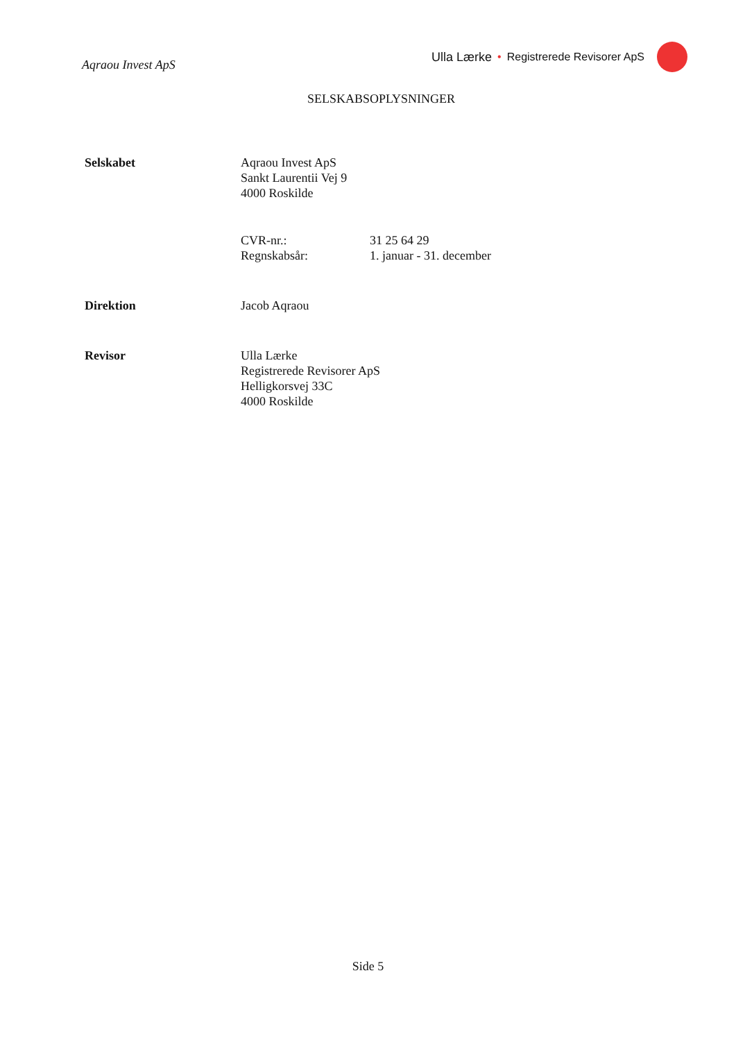Aqraou Invest ApS
Ulla Lærke • Registrerede Revisorer ApS
SELSKABSOPLYSNINGER
Selskabet Aqraou Invest ApS
Sankt Laurentii Vej 9
4000 Roskilde
CVR-nr.:
Regnskabsår:
31 25 64 29
1. januar - 31. december
Direktion Jacob Aqraou
Revisor Ulla Lærke
Registrerede Revisorer ApS
Helligkorsvej 33C
4000 Roskilde
Side 5